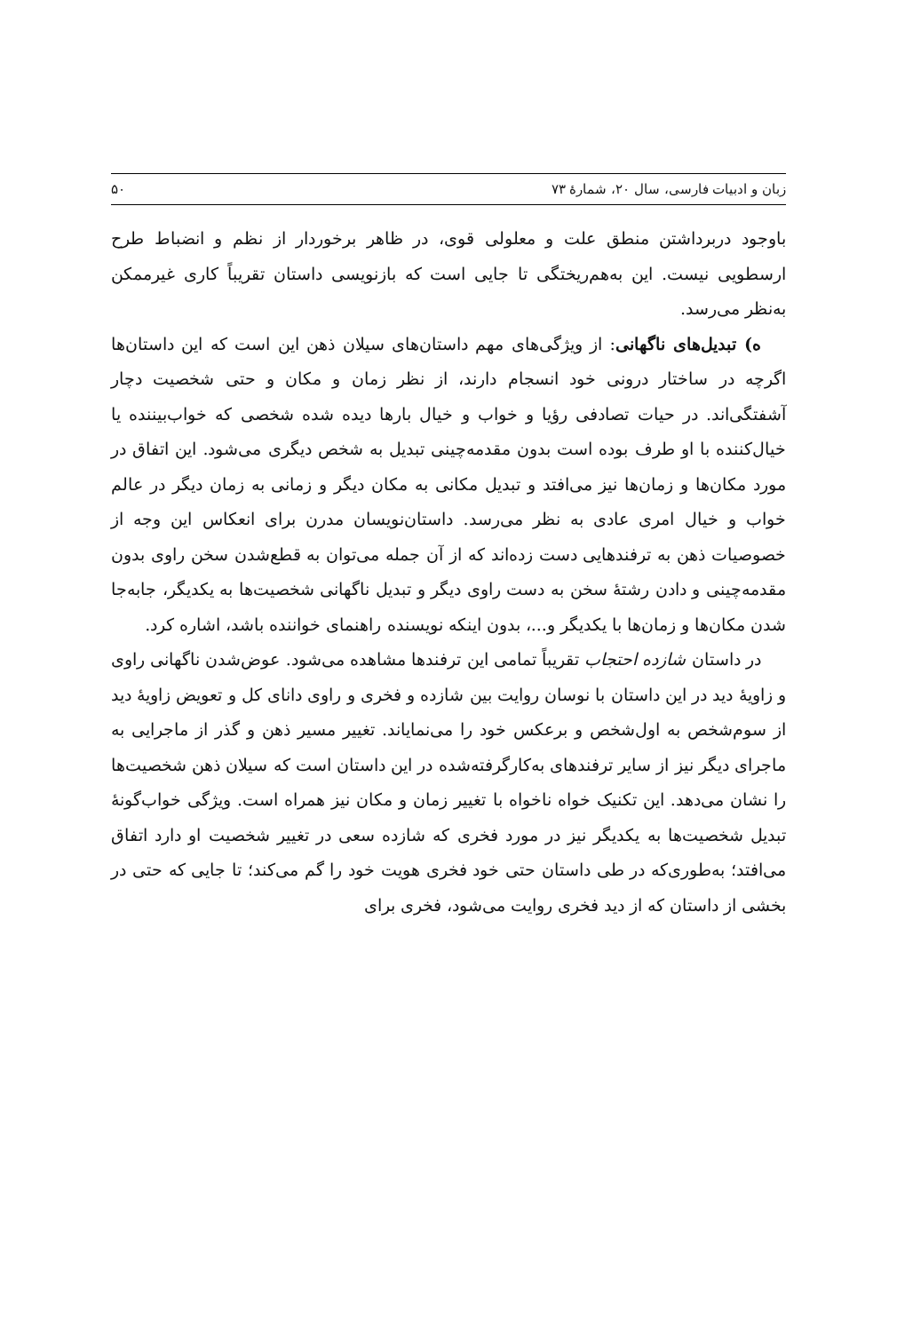زبان و ادبیات فارسی، سال ۲۰، شمارهٔ ۷۳ ۵۰
باوجود دربرداشتن منطق علت و معلولی قوی، در ظاهر برخوردار از نظم و انضباط طرح ارسطویی نیست. این به‌هم‌ریختگی تا جایی است که بازنویسی داستان تقریباً کاری غیرممکن به‌نظر می‌رسد.
ه) تبدیل‌های ناگهانی: از ویژگی‌های مهم داستان‌های سیلان ذهن این است که این داستان‌ها اگرچه در ساختار درونی خود انسجام دارند، از نظر زمان و مکان و حتی شخصیت دچار آشفتگی‌اند. در حیات تصادفی رؤیا و خواب و خیال بارها دیده شده شخصی که خواب‌بیننده یا خیال‌کننده با او طرف بوده است بدون مقدمه‌چینی تبدیل به شخص دیگری می‌شود. این اتفاق در مورد مکان‌ها و زمان‌ها نیز می‌افتد و تبدیل مکانی به مکان دیگر و زمانی به زمان دیگر در عالم خواب و خیال امری عادی به نظر می‌رسد. داستان‌نویسان مدرن برای انعکاس این وجه از خصوصیات ذهن به ترفندهایی دست زده‌اند که از آن جمله می‌توان به قطع‌شدن سخن راوی بدون مقدمه‌چینی و دادن رشتهٔ سخن به دست راوی دیگر و تبدیل ناگهانی شخصیت‌ها به یکدیگر، جابه‌جا شدن مکان‌ها و زمان‌ها با یکدیگر و...، بدون اینکه نویسنده راهنمای خواننده باشد، اشاره کرد.
در داستان شازده احتجاب تقریباً تمامی این ترفندها مشاهده می‌شود. عوض‌شدن ناگهانی راوی و زاویهٔ دید در این داستان با نوسان روایت بین شازده و فخری و راوی دانای کل و تعویض زاویهٔ دید از سوم‌شخص به اول‌شخص و برعکس خود را می‌نمایاند. تغییر مسیر ذهن و گذر از ماجرایی به ماجرای دیگر نیز از سایر ترفندهای به‌کارگرفته‌شده در این داستان است که سیلان ذهن شخصیت‌ها را نشان می‌دهد. این تکنیک خواه ناخواه با تغییر زمان و مکان نیز همراه است. ویژگی خواب‌گونهٔ تبدیل شخصیت‌ها به یکدیگر نیز در مورد فخری که شازده سعی در تغییر شخصیت او دارد اتفاق می‌افتد؛ به‌طوری‌که در طی داستان حتی خود فخری هویت خود را گم می‌کند؛ تا جایی که حتی در بخشی از داستان که از دید فخری روایت می‌شود، فخری برای